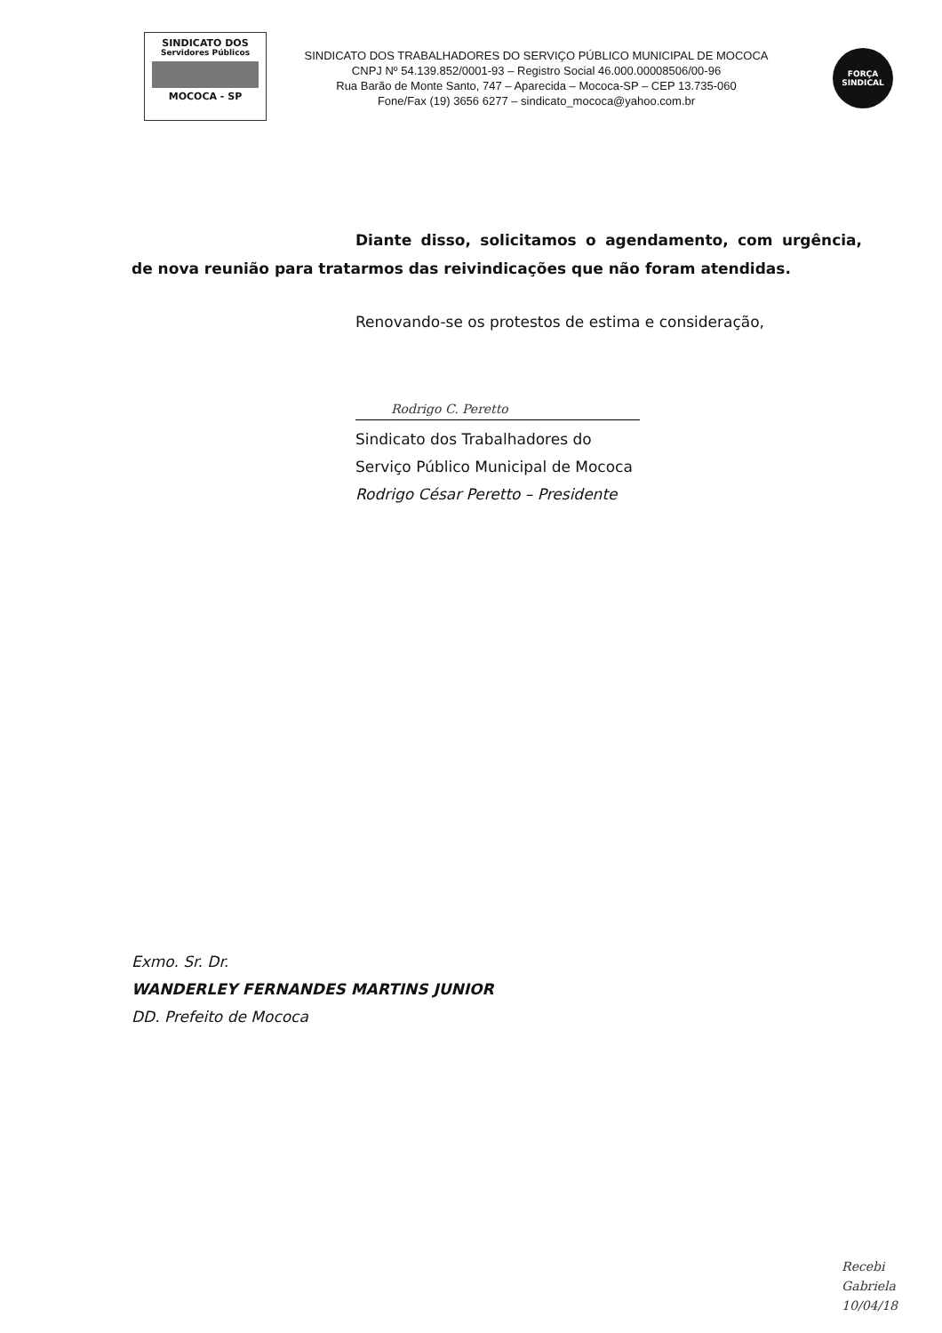SINDICATO DOS
Servidores Públicos
MOCOCA - SP
SINDICATO DOS TRABALHADORES DO SERVIÇO PÚBLICO MUNICIPAL DE MOCOCA
CNPJ Nº 54.139.852/0001-93 – Registro Social 46.000.00008506/00-96
Rua Barão de Monte Santo, 747 – Aparecida – Mococa-SP – CEP 13.735-060
Fone/Fax (19) 3656 6277 – sindicato_mococa@yahoo.com.br
FORÇA
SINDICAL
Diante disso, solicitamos o agendamento, com urgência, de nova reunião para tratarmos das reivindicações que não foram atendidas.
Renovando-se os protestos de estima e consideração,
Rodrigo C. Peretto
Sindicato dos Trabalhadores do
Serviço Público Municipal de Mococa
Rodrigo César Peretto – Presidente
Exmo. Sr. Dr.
WANDERLEY FERNANDES MARTINS JUNIOR
DD. Prefeito de Mococa
Recebi
Gabriela
10/04/18